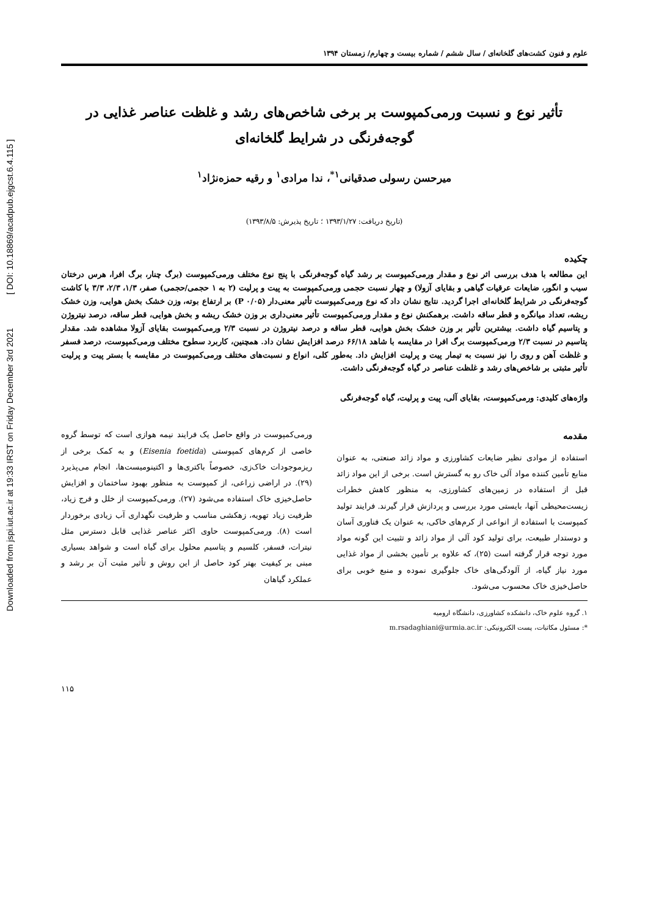Downloaded from jspi.iut.ac.ir at 19:33 IRST on Friday December 3rd 2021 [ DOI: 10.18869/acadpub.ejgcst.6.4.115 ]
علوم و فنون کشت‌های گلخانه‌ای / سال ششم / شماره بیست و چهارم/ زمستان ۱۳۹۴
تأثیر نوع و نسبت ورمی‌کمپوست بر برخی شاخص‌های رشد و غلظت عناصر غذایی در گوجه‌فرنگی در شرایط گلخانه‌ای
میرحسن رسولی صدقیانی<sup>۱*</sup>، ندا مرادی<sup>۱</sup> و رقیه حمزه‌نژاد<sup>۱</sup>
(تاریخ دریافت: ۱۳۹۳/۱/۲۷ ؛ تاریخ پذیرش: ۱۳۹۳/۸/۵)
چکیده
این مطالعه با هدف بررسی اثر نوع و مقدار ورمی‌کمپوست بر رشد گیاه گوجه‌فرنگی با پنج نوع مختلف ورمی‌کمپوست (برگ چنار، برگ افرا، هرس درختان سیب و انگور، ضایعات عرقیات گیاهی و بقایای آزولا) و چهار نسبت حجمی ورمی‌کمپوست به پیت و پرلیت (۲ به ۱ حجمی/حجمی) صفر، ۱/۳، ۲/۳، ۳/۳ با کاشت گوجه‌فرنگی در شرایط گلخانه‌ای اجرا گردید. نتایج نشان داد که نوع ورمی‌کمپوست تأثیر معنی‌دار (P ۰/۰۵) بر ارتفاع بوته، وزن خشک بخش هوایی، وزن خشک ریشه، تعداد میانگره و قطر ساقه داشت. برهمکنش نوع و مقدار ورمی‌کمپوست تأثیر معنی‌داری بر وزن خشک ریشه و بخش هوایی، قطر ساقه، درصد نیتروژن و پتاسیم گیاه داشت. بیشترین تأثیر بر وزن خشک بخش هوایی، قطر ساقه و درصد نیتروژن در نسبت ۲/۳ ورمی‌کمپوست بقایای آزولا مشاهده شد. مقدار پتاسیم در نسبت ۲/۳ ورمی‌کمپوست برگ افرا در مقایسه با شاهد ۶۶/۱۸ درصد افزایش نشان داد. همچنین، کاربرد سطوح مختلف ورمی‌کمپوست، درصد فسفر و غلظت آهن و روی را نیز نسبت به تیمار پیت و پرلیت افزایش داد. به‌طور کلی، انواع و نسبت‌های مختلف ورمی‌کمپوست در مقایسه با بستر پیت و پرلیت تأثیر مثبتی بر شاخص‌های رشد و غلظت عناصر در گیاه گوجه‌فرنگی داشت.
واژه‌های کلیدی: ورمی‌کمپوست، بقایای آلی، پیت و پرلیت، گیاه گوجه‌فرنگی
مقدمه
استفاده از موادی نظیر ضایعات کشاورزی و مواد زائد صنعتی، به عنوان منابع تأمین کننده مواد آلی خاک رو به گسترش است. برخی از این مواد زائد قبل از استفاده در زمین‌های کشاورزی، به منظور کاهش خطرات زیست‌محیطی آنها، بایستی مورد بررسی و پردازش قرار گیرند. فرایند تولید کمپوست با استفاده از انواعی از کرم‌های خاکی، به عنوان یک فناوری آسان و دوستدار طبیعت، برای تولید کود آلی از مواد زائد و تثبیت این گونه مواد مورد توجه قرار گرفته است (۲۵)، که علاوه بر تأمین بخشی از مواد غذایی مورد نیاز گیاه، از آلودگی‌های خاک جلوگیری نموده و منبع خوبی برای حاصل‌خیزی خاک محسوب می‌شود.
ورمی‌کمپوست در واقع حاصل یک فرایند نیمه هوازی است که توسط گروه خاصی از کرم‌های کمپوستی (Eisenia foetida) و به کمک برخی از ریزموجودات خاک‌زی، خصوصاً باکتری‌ها و اکتینومیست‌ها، انجام می‌پذیرد (۲۹). در اراضی زراعی، از کمپوست به منظور بهبود ساختمان و افزایش حاصل‌خیزی خاک استفاده می‌شود (۲۷). ورمی‌کمپوست از خلل و فرج زیاد، ظرفیت زیاد تهویه، زهکشی مناسب و ظرفیت نگهداری آب زیادی برخوردار است (۸). ورمی‌کمپوست حاوی اکثر عناصر غذایی قابل دسترس مثل نیترات، فسفر، کلسیم و پتاسیم محلول برای گیاه است و شواهد بسیاری مبنی بر کیفیت بهتر کود حاصل از این روش و تأثیر مثبت آن بر رشد و عملکرد گیاهان
۱. گروه علوم خاک، دانشکده کشاورزی، دانشگاه ارومیه
*: مسئول مکاتبات، پست الکترونیکی: m.rsadaghiani@urmia.ac.ir
۱۱۵